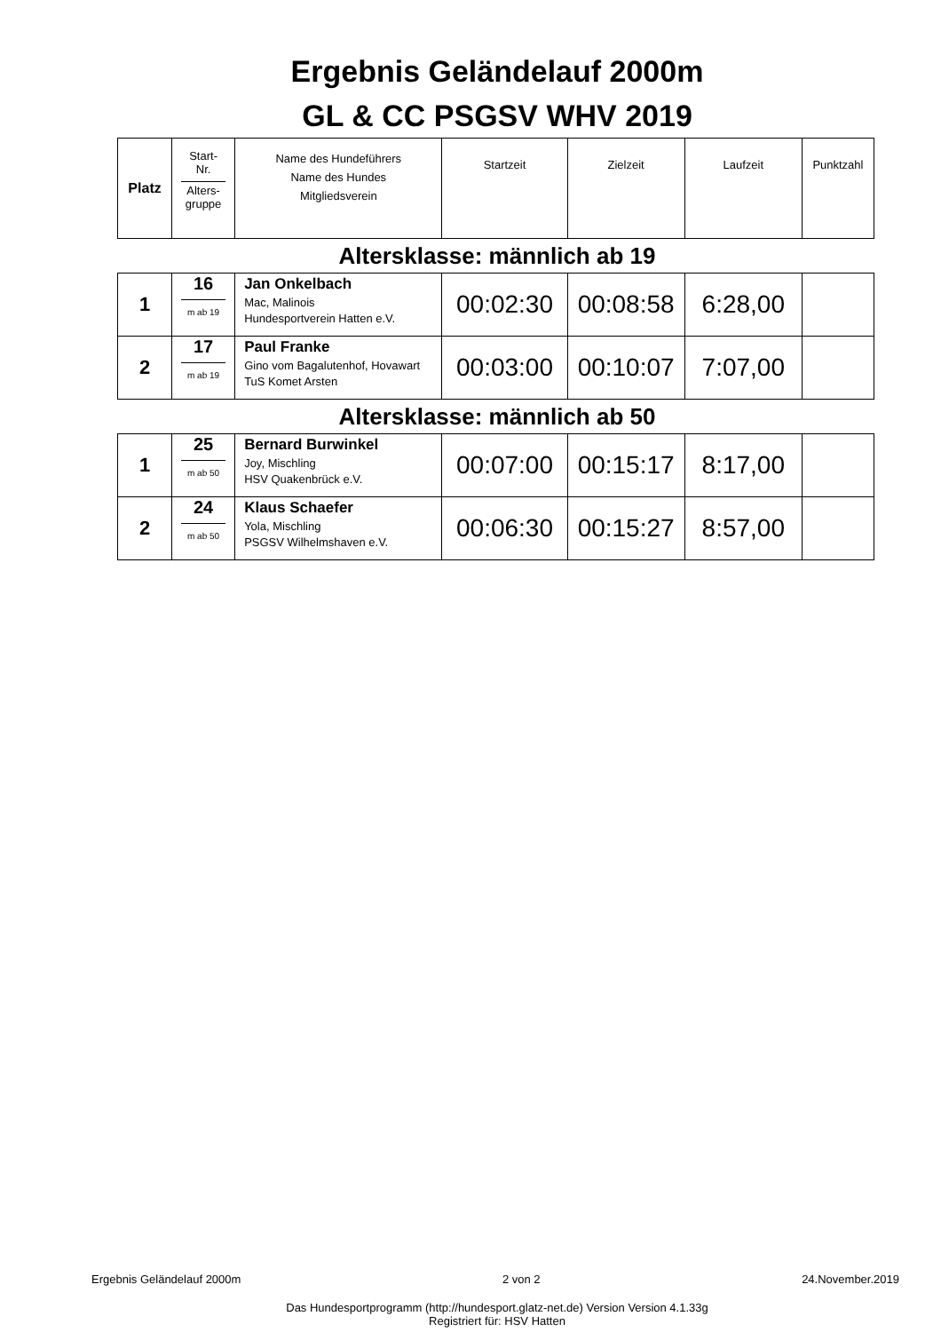Ergebnis Geländelauf 2000m
GL & CC PSGSV WHV 2019
| Platz | Start- Nr. Alters- gruppe | Name des Hundeführers Name des Hundes Mitgliedsverein | Startzeit | Zielzeit | Laufzeit | Punktzahl |
Altersklasse: männlich ab 19
| 1 | 16 m ab 19 | Jan Onkelbach Mac, Malinois Hundesportverein Hatten e.V. | 00:02:30 | 00:08:58 | 6:28,00 | |
| 2 | 17 m ab 19 | Paul Franke Gino vom Bagalutenhof, Hovawart TuS Komet Arsten | 00:03:00 | 00:10:07 | 7:07,00 | |
Altersklasse: männlich ab 50
| 1 | 25 m ab 50 | Bernard Burwinkel Joy, Mischling HSV Quakenbrück e.V. | 00:07:00 | 00:15:17 | 8:17,00 | |
| 2 | 24 m ab 50 | Klaus Schaefer Yola, Mischling PSGSV Wilhelmshaven e.V. | 00:06:30 | 00:15:27 | 8:57,00 | |
Ergebnis Geländelauf 2000m 2 von 2 24.November.2019
Das Hundesportprogramm (http://hundesport.glatz-net.de) Version Version 4.1.33g
Registriert für: HSV Hatten